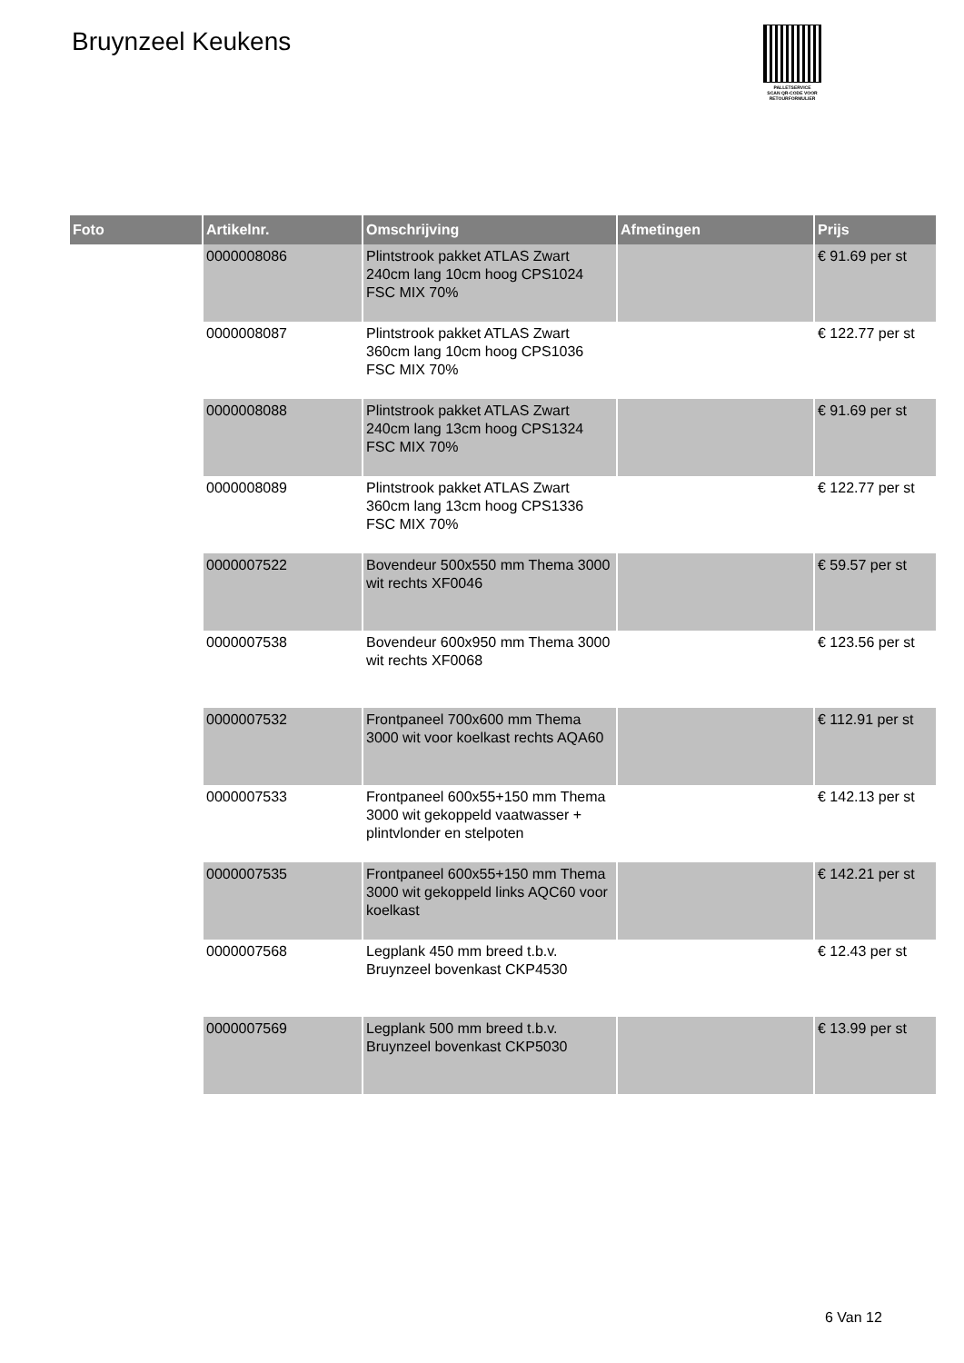Bruynzeel Keukens
PALLETSERVICE
SCAN QR-CODE VOOR RETOURFORMULIER
| Foto | Artikelnr. | Omschrijving | Afmetingen | Prijs |
| --- | --- | --- | --- | --- |
| | 0000008086 | Plintstrook pakket ATLAS Zwart 240cm lang 10cm hoog CPS1024 FSC MIX 70% | | € 91.69 per st |
| | 0000008087 | Plintstrook pakket ATLAS Zwart 360cm lang 10cm hoog CPS1036 FSC MIX 70% | | € 122.77 per st |
| | 0000008088 | Plintstrook pakket ATLAS Zwart 240cm lang 13cm hoog CPS1324 FSC MIX 70% | | € 91.69 per st |
| | 0000008089 | Plintstrook pakket ATLAS Zwart 360cm lang 13cm hoog CPS1336 FSC MIX 70% | | € 122.77 per st |
| | 0000007522 | Bovendeur 500x550 mm Thema 3000 wit rechts XF0046 | | € 59.57 per st |
| | 0000007538 | Bovendeur 600x950 mm Thema 3000 wit rechts XF0068 | | € 123.56 per st |
| | 0000007532 | Frontpaneel 700x600 mm Thema 3000 wit voor koelkast rechts AQA60 | | € 112.91 per st |
| | 0000007533 | Frontpaneel 600x55+150 mm Thema 3000 wit gekoppeld vaatwasser + plintvlonder en stelpoten | | € 142.13 per st |
| | 0000007535 | Frontpaneel 600x55+150 mm Thema 3000 wit gekoppeld links AQC60 voor koelkast | | € 142.21 per st |
| | 0000007568 | Legplank 450 mm breed t.b.v. Bruynzeel bovenkast CKP4530 | | € 12.43 per st |
| | 0000007569 | Legplank 500 mm breed t.b.v. Bruynzeel bovenkast CKP5030 | | € 13.99 per st |
6 Van 12